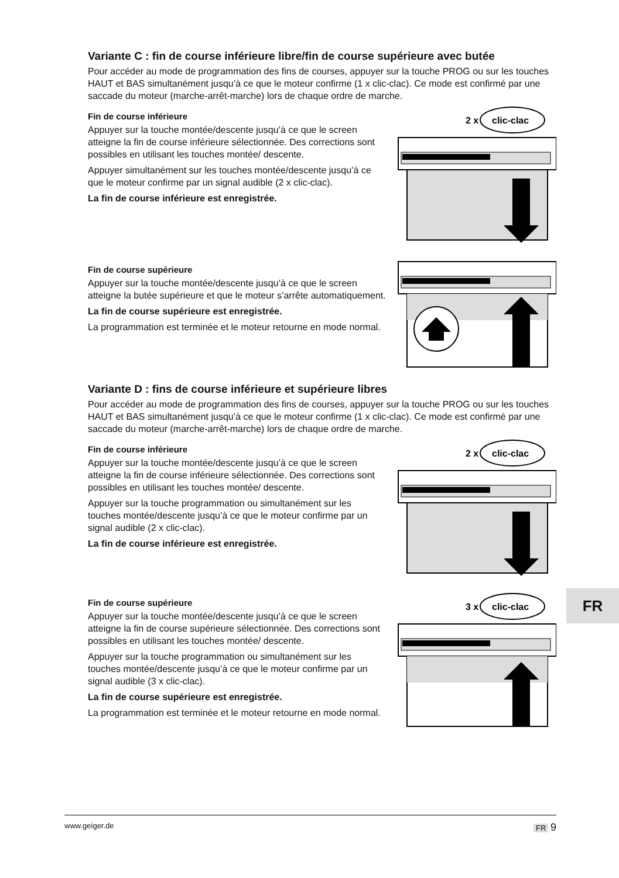Variante C : fin de course inférieure libre/fin de course supérieure avec butée
Pour accéder au mode de programmation des fins de courses, appuyer sur la touche PROG ou sur les touches HAUT et BAS simultanément jusqu’à ce que le moteur confirme (1 x clic-clac). Ce mode est confirmé par une saccade du moteur (marche-arrêt-marche) lors de chaque ordre de marche.
Fin de course inférieure
Appuyer sur la touche montée/descente jusqu’à ce que le screen atteigne la fin de course inférieure sélectionnée. Des corrections sont possibles en utilisant les touches montée/ descente.
Appuyer simultanément sur les touches montée/descente jusqu’à ce que le moteur confirme par un signal audible (2 x clic-clac).
La fin de course inférieure est enregistrée.
2 x
clic-clac
Fin de course supérieure
Appuyer sur la touche montée/descente jusqu’à ce que le screen atteigne la butée supérieure et que le moteur s’arrête automatiquement.
La fin de course supérieure est enregistrée.
La programmation est terminée et le moteur retourne en mode normal.
Variante D : fins de course inférieure et supérieure libres
Pour accéder au mode de programmation des fins de courses, appuyer sur la touche PROG ou sur les touches HAUT et BAS simultanément jusqu’à ce que le moteur confirme (1 x clic-clac). Ce mode est confirmé par une saccade du moteur (marche-arrêt-marche) lors de chaque ordre de marche.
Fin de course inférieure
Appuyer sur la touche montée/descente jusqu’à ce que le screen atteigne la fin de course inférieure sélectionnée. Des corrections sont possibles en utilisant les touches montée/ descente.
Appuyer sur la touche programmation ou simultanément sur les touches montée/descente jusqu’à ce que le moteur confirme par un signal audible (2 x clic-clac).
La fin de course inférieure est enregistrée.
2 x
clic-clac
Fin de course supérieure
Appuyer sur la touche montée/descente jusqu’à ce que le screen atteigne la fin de course supérieure sélectionnée. Des corrections sont possibles en utilisant les touches montée/ descente.
Appuyer sur la touche programmation ou simultanément sur les touches montée/descente jusqu’à ce que le moteur confirme par un signal audible (3 x clic-clac).
La fin de course supérieure est enregistrée.
La programmation est terminée et le moteur retourne en mode normal.
3 x
clic-clac
FR
www.geiger.de FR 9